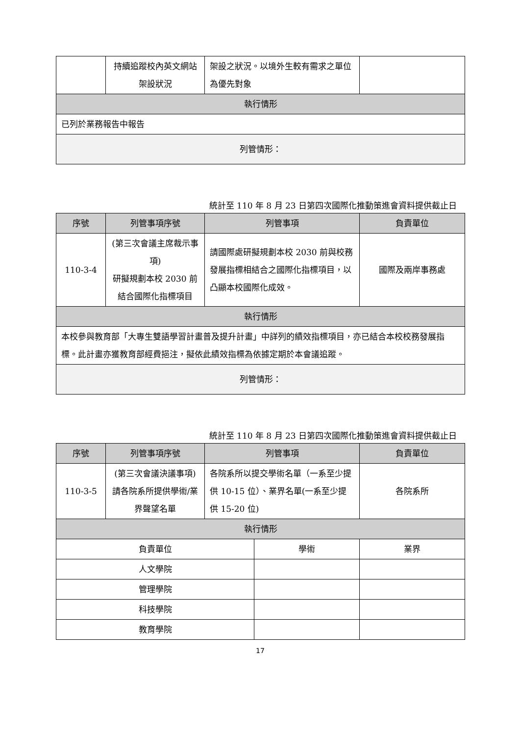| | 持續追蹤校內英文網站架設狀況 | 架設之狀況。以境外生較有需求之單位為優先對象 | |
| 執行情形 | | | |
| 已列於業務報告中報告 | | | |
| 列管情形： | | | |
統計至 110 年 8 月 23 日第四次國際化推動策進會資料提供截止日
| 序號 | 列管事項序號 | 列管事項 | 負責單位 |
| --- | --- | --- | --- |
| 110-3-4 | (第三次會議主席裁示事項) 研擬規劃本校 2030 前結合國際化指標項目 | 請國際處研擬規劃本校 2030 前與校務發展指標相結合之國際化指標項目，以凸顯本校國際化成效。 | 國際及兩岸事務處 |
| 執行情形 | | | |
| 本校參與教育部「大專生雙語學習計畫普及提升計畫」中詳列的績效指標項目，亦已結合本校校務發展指標。此計畫亦獲教育部經費挹注，擬依此績效指標為依據定期於本會議追蹤。 | | | |
| 列管情形： | | | |
統計至 110 年 8 月 23 日第四次國際化推動策進會資料提供截止日
| 序號 | 列管事項序號 | 列管事項 | | 負責單位 |
| --- | --- | --- | --- | --- |
| 110-3-5 | (第三次會議決議事項) 請各院系所提供學術/業界聲望名單 | 各院系所以提交學術名單（一系至少提供 10-15 位）、業界名單(一系至少提供 15-20 位) | | 各院系所 |
| 執行情形 | | | | |
| 負責單位 | | | 學術 | 業界 |
| 人文學院 | | | | |
| 管理學院 | | | | |
| 科技學院 | | | | |
| 教育學院 | | | | |
17